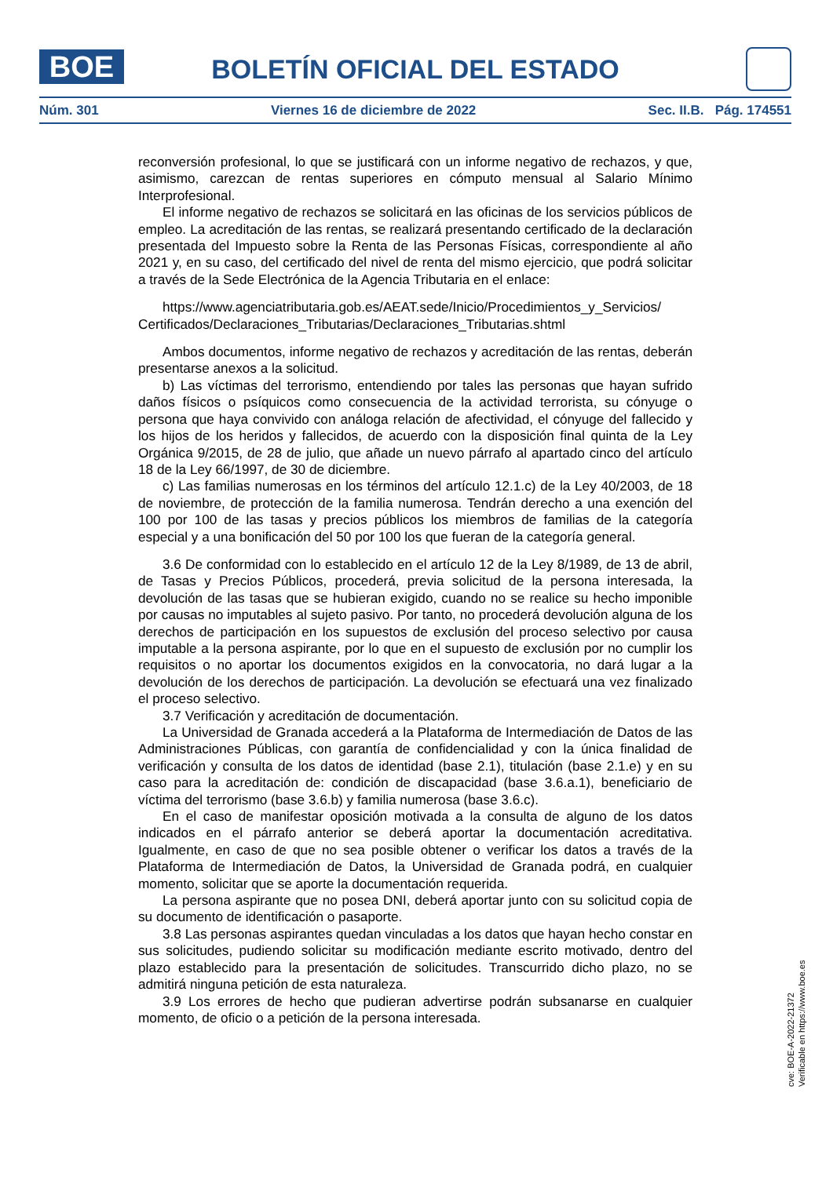BOE
BOLETÍN OFICIAL DEL ESTADO
Núm. 301 Viernes 16 de diciembre de 2022 Sec. II.B. Pág. 174551
reconversión profesional, lo que se justificará con un informe negativo de rechazos, y que, asimismo, carezcan de rentas superiores en cómputo mensual al Salario Mínimo Interprofesional.
El informe negativo de rechazos se solicitará en las oficinas de los servicios públicos de empleo. La acreditación de las rentas, se realizará presentando certificado de la declaración presentada del Impuesto sobre la Renta de las Personas Físicas, correspondiente al año 2021 y, en su caso, del certificado del nivel de renta del mismo ejercicio, que podrá solicitar a través de la Sede Electrónica de la Agencia Tributaria en el enlace:
https://www.agenciatributaria.gob.es/AEAT.sede/Inicio/Procedimientos_y_Servicios/ Certificados/Declaraciones_Tributarias/Declaraciones_Tributarias.shtml
Ambos documentos, informe negativo de rechazos y acreditación de las rentas, deberán presentarse anexos a la solicitud.
b) Las víctimas del terrorismo, entendiendo por tales las personas que hayan sufrido daños físicos o psíquicos como consecuencia de la actividad terrorista, su cónyuge o persona que haya convivido con análoga relación de afectividad, el cónyuge del fallecido y los hijos de los heridos y fallecidos, de acuerdo con la disposición final quinta de la Ley Orgánica 9/2015, de 28 de julio, que añade un nuevo párrafo al apartado cinco del artículo 18 de la Ley 66/1997, de 30 de diciembre.
c) Las familias numerosas en los términos del artículo 12.1.c) de la Ley 40/2003, de 18 de noviembre, de protección de la familia numerosa. Tendrán derecho a una exención del 100 por 100 de las tasas y precios públicos los miembros de familias de la categoría especial y a una bonificación del 50 por 100 los que fueran de la categoría general.
3.6 De conformidad con lo establecido en el artículo 12 de la Ley 8/1989, de 13 de abril, de Tasas y Precios Públicos, procederá, previa solicitud de la persona interesada, la devolución de las tasas que se hubieran exigido, cuando no se realice su hecho imponible por causas no imputables al sujeto pasivo. Por tanto, no procederá devolución alguna de los derechos de participación en los supuestos de exclusión del proceso selectivo por causa imputable a la persona aspirante, por lo que en el supuesto de exclusión por no cumplir los requisitos o no aportar los documentos exigidos en la convocatoria, no dará lugar a la devolución de los derechos de participación. La devolución se efectuará una vez finalizado el proceso selectivo.
3.7 Verificación y acreditación de documentación.
La Universidad de Granada accederá a la Plataforma de Intermediación de Datos de las Administraciones Públicas, con garantía de confidencialidad y con la única finalidad de verificación y consulta de los datos de identidad (base 2.1), titulación (base 2.1.e) y en su caso para la acreditación de: condición de discapacidad (base 3.6.a.1), beneficiario de víctima del terrorismo (base 3.6.b) y familia numerosa (base 3.6.c).
En el caso de manifestar oposición motivada a la consulta de alguno de los datos indicados en el párrafo anterior se deberá aportar la documentación acreditativa. Igualmente, en caso de que no sea posible obtener o verificar los datos a través de la Plataforma de Intermediación de Datos, la Universidad de Granada podrá, en cualquier momento, solicitar que se aporte la documentación requerida.
La persona aspirante que no posea DNI, deberá aportar junto con su solicitud copia de su documento de identificación o pasaporte.
3.8 Las personas aspirantes quedan vinculadas a los datos que hayan hecho constar en sus solicitudes, pudiendo solicitar su modificación mediante escrito motivado, dentro del plazo establecido para la presentación de solicitudes. Transcurrido dicho plazo, no se admitirá ninguna petición de esta naturaleza.
3.9 Los errores de hecho que pudieran advertirse podrán subsanarse en cualquier momento, de oficio o a petición de la persona interesada.
cve: BOE-A-2022-21372
Verificable en https://www.boe.es